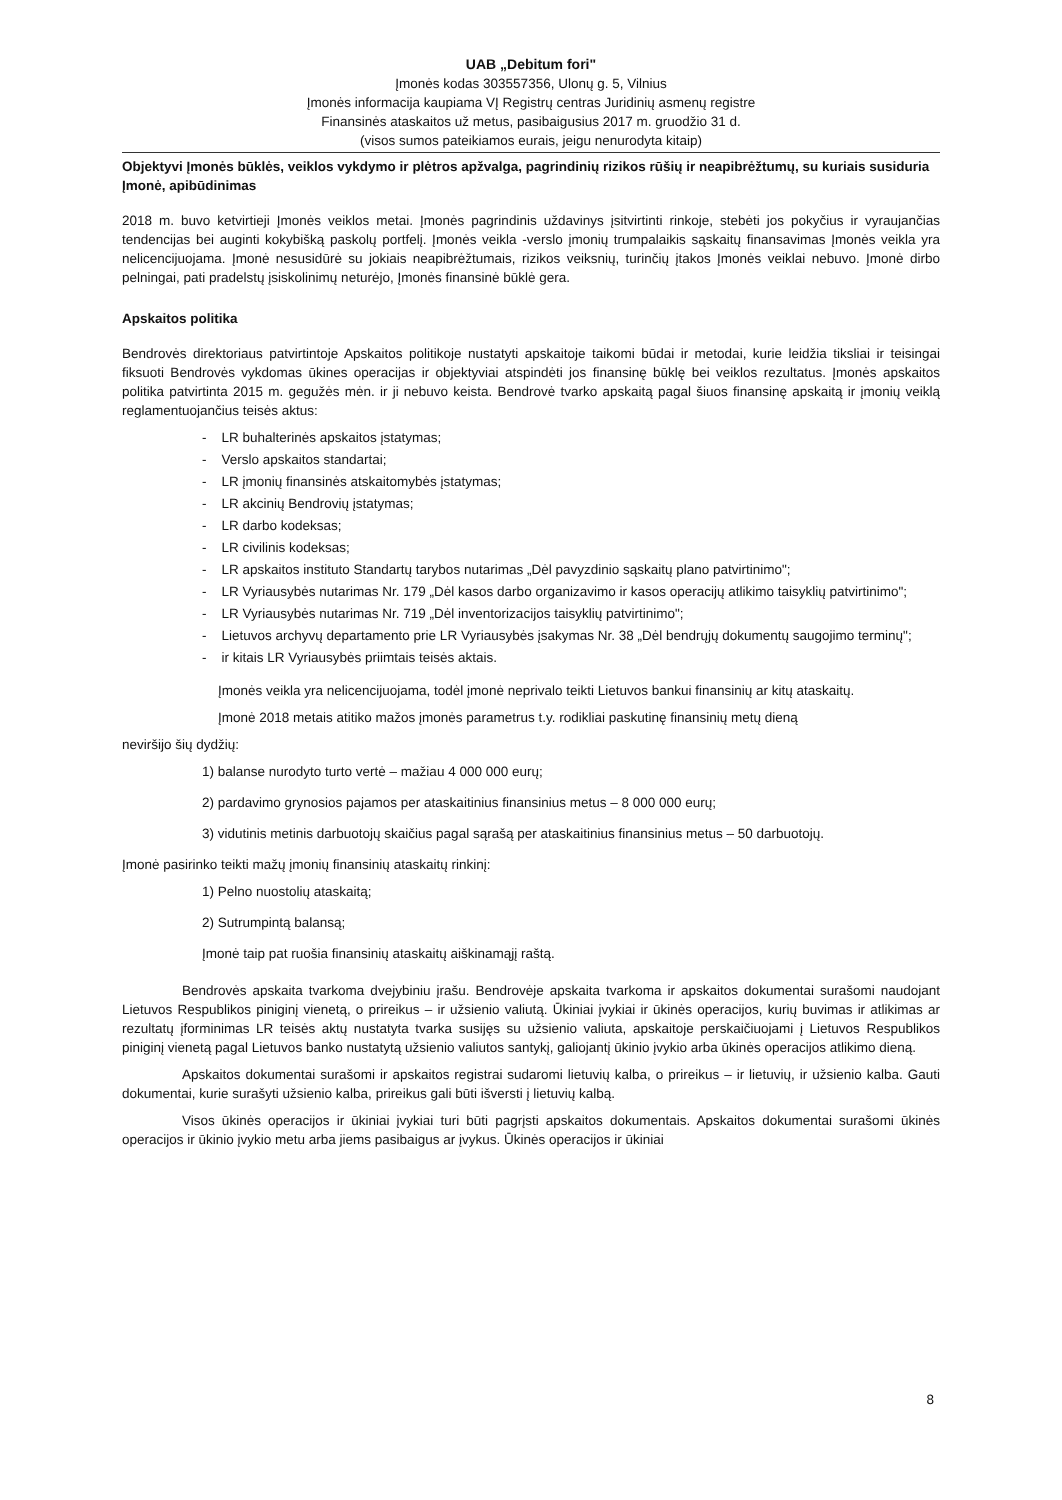UAB „Debitum fori"
Įmonės kodas 303557356, Ulonų g. 5, Vilnius
Įmonės informacija kaupiama VĮ Registrų centras Juridinių asmenų registre
Finansinės ataskaitos už metus, pasibaigusius 2017 m. gruodžio 31 d.
(visos sumos pateikiamos eurais, jeigu nenurodyta kitaip)
Objektyvi Įmonės būklės, veiklos vykdymo ir plėtros apžvalga, pagrindinių rizikos rūšių ir neapibrėžtumų, su kuriais susiduria Įmonė, apibūdinimas
2018 m. buvo ketvirtieji Įmonės veiklos metai. Įmonės pagrindinis uždavinys įsitvirtinti rinkoje, stebėti jos pokyčius ir vyraujančias tendencijas bei auginti kokybišką paskolų portfelį. Įmonės veikla -verslo įmonių trumpalaikis sąskaitų finansavimas Įmonės veikla yra nelicencijuojama. Įmonė nesusidūrė su jokiais neapibrėžtumais, rizikos veiksnių, turinčių įtakos Įmonės veiklai nebuvo. Įmonė dirbo pelningai, pati pradelstų įsiskolinimų neturėjo, Įmonės finansinė būklė gera.
Apskaitos politika
Bendrovės direktoriaus patvirtintoje Apskaitos politikoje nustatyti apskaitoje taikomi būdai ir metodai, kurie leidžia tiksliai ir teisingai fiksuoti Bendrovės vykdomas ūkines operacijas ir objektyviai atspindėti jos finansinę būklę bei veiklos rezultatus. Įmonės apskaitos politika patvirtinta 2015 m. gegužės mėn. ir ji nebuvo keista. Bendrovė tvarko apskaitą pagal šiuos finansinę apskaitą ir įmonių veiklą reglamentuojančius teisės aktus:
- LR buhalterinės apskaitos įstatymas;
- Verslo apskaitos standartai;
- LR įmonių finansinės atskaitomybės įstatymas;
- LR akcinių Bendrovių įstatymas;
- LR darbo kodeksas;
- LR civilinis kodeksas;
- LR apskaitos instituto Standartų tarybos nutarimas „Dėl pavyzdinio sąskaitų plano patvirtinimo";
- LR Vyriausybės nutarimas Nr. 179 „Dėl kasos darbo organizavimo ir kasos operacijų atlikimo taisyklių patvirtinimo";
- LR Vyriausybės nutarimas Nr. 719 „Dėl inventorizacijos taisyklių patvirtinimo";
- Lietuvos archyvų departamento prie LR Vyriausybės įsakymas Nr. 38 „Dėl bendrųjų dokumentų saugojimo terminų";
- ir kitais LR Vyriausybės priimtais teisės aktais.
Įmonės veikla yra nelicencijuojama, todėl įmonė neprivalo teikti Lietuvos bankui finansinių ar kitų ataskaitų.
Įmonė 2018 metais atitiko mažos įmonės parametrus t.y. rodikliai paskutinę finansinių metų dieną
neviršijo šių dydžių:
1) balanse nurodyto turto vertė – mažiau 4 000 000 eurų;
2) pardavimo grynosios pajamos per ataskaitinius finansinius metus – 8 000 000 eurų;
3) vidutinis metinis darbuotojų skaičius pagal sąrašą per ataskaitinius finansinius metus – 50 darbuotojų.
Įmonė pasirinko teikti mažų įmonių finansinių ataskaitų rinkinį:
1) Pelno nuostolių ataskaitą;
2) Sutrumpintą balansą;
Įmonė taip pat ruošia finansinių ataskaitų aiškinamąjį raštą.
Bendrovės apskaita tvarkoma dvejybiniu įrašu. Bendrovėje apskaita tvarkoma ir apskaitos dokumentai surašomi naudojant Lietuvos Respublikos piniginį vienetą, o prireikus – ir užsienio valiutą. Ūkiniai įvykiai ir ūkinės operacijos, kurių buvimas ir atlikimas ar rezultatų įforminimas LR teisės aktų nustatyta tvarka susijęs su užsienio valiuta, apskaitoje perskaičiuojami į Lietuvos Respublikos piniginį vienetą pagal Lietuvos banko nustatytą užsienio valiutos santykį, galiojantį ūkinio įvykio arba ūkinės operacijos atlikimo dieną.
Apskaitos dokumentai surašomi ir apskaitos registrai sudaromi lietuvių kalba, o prireikus – ir lietuvių, ir užsienio kalba. Gauti dokumentai, kurie surašyti užsienio kalba, prireikus gali būti išversti į lietuvių kalbą.
Visos ūkinės operacijos ir ūkiniai įvykiai turi būti pagrįsti apskaitos dokumentais. Apskaitos dokumentai surašomi ūkinės operacijos ir ūkinio įvykio metu arba jiems pasibaigus ar įvykus. Ūkinės operacijos ir ūkiniai
8